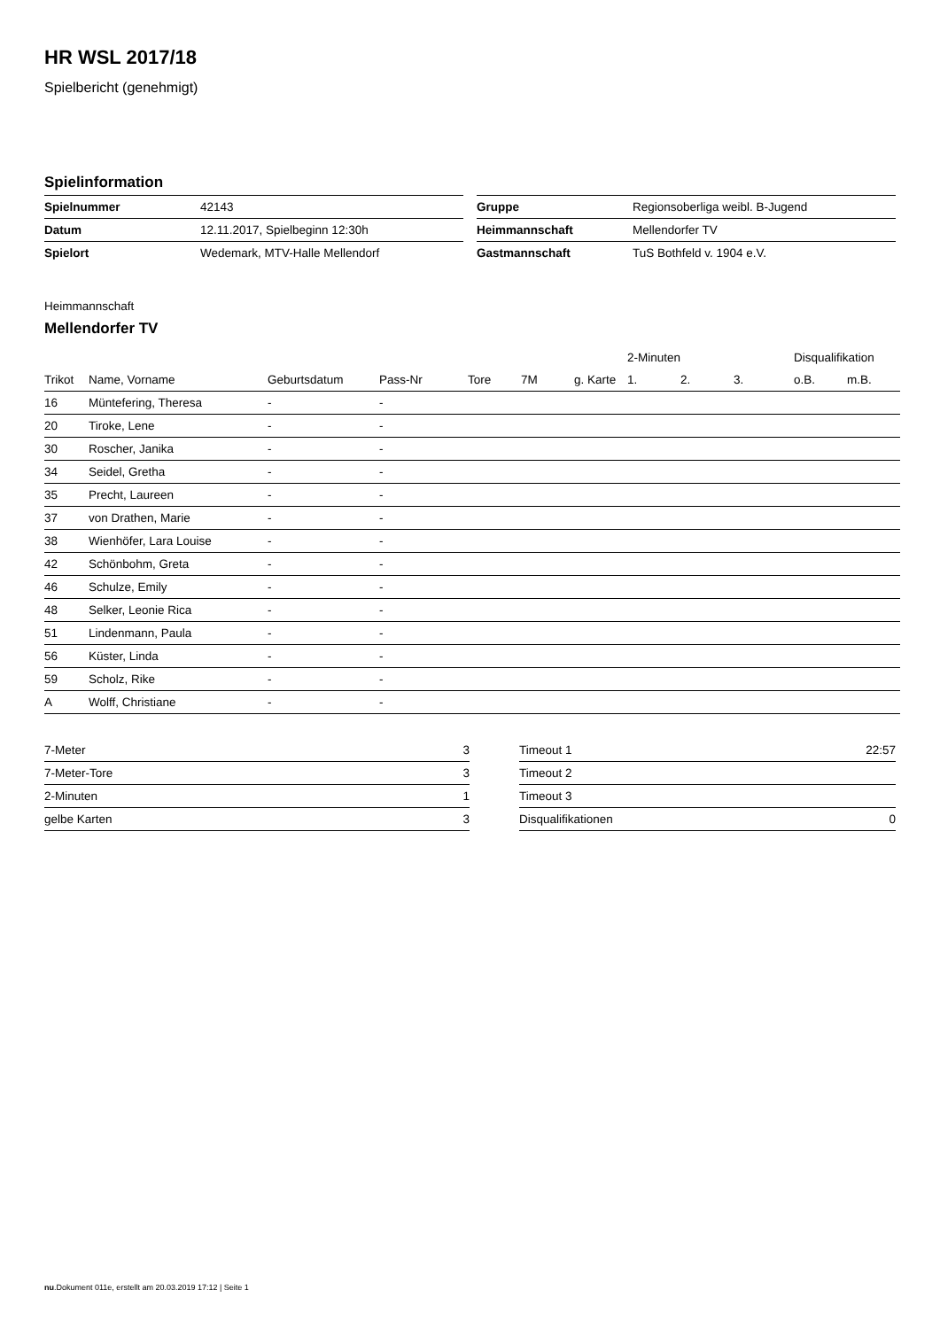HR WSL 2017/18
Spielbericht (genehmigt)
Spielinformation
| Spielnummer | 42143 |
| Datum | 12.11.2017, Spielbeginn 12:30h |
| Spielort | Wedemark, MTV-Halle Mellendorf |
| Gruppe | Regionsoberliga weibl. B-Jugend |
| Heimmannschaft | Mellendorfer TV |
| Gastmannschaft | TuS Bothfeld v. 1904 e.V. |
Heimmannschaft
Mellendorfer TV
| | | | | | | | 2-Minuten | | | Disqualifikation | |
| --- | --- | --- | --- | --- | --- | --- | --- | --- | --- | --- | --- |
| Trikot | Name, Vorname | Geburtsdatum | Pass-Nr | Tore | 7M | g. Karte | 1. | 2. | 3. | o.B. | m.B. |
| 16 | Müntefering, Theresa | - | - | | | | | | | | |
| 20 | Tiroke, Lene | - | - | | | | | | | | |
| 30 | Roscher, Janika | - | - | | | | | | | | |
| 34 | Seidel, Gretha | - | - | | | | | | | | |
| 35 | Precht, Laureen | - | - | | | | | | | | |
| 37 | von Drathen, Marie | - | - | | | | | | | | |
| 38 | Wienhöfer, Lara Louise | - | - | | | | | | | | |
| 42 | Schönbohm, Greta | - | - | | | | | | | | |
| 46 | Schulze, Emily | - | - | | | | | | | | |
| 48 | Selker, Leonie Rica | - | - | | | | | | | | |
| 51 | Lindenmann, Paula | - | - | | | | | | | | |
| 56 | Küster, Linda | - | - | | | | | | | | |
| 59 | Scholz, Rike | - | - | | | | | | | | |
| A | Wolff, Christiane | - | - | | | | | | | | |
| 7-Meter | 3 |
| 7-Meter-Tore | 3 |
| 2-Minuten | 1 |
| gelbe Karten | 3 |
| Timeout 1 | 22:57 |
| Timeout 2 | |
| Timeout 3 | |
| Disqualifikationen | 0 |
nu.Dokument 011e, erstellt am 20.03.2019 17:12 | Seite 1